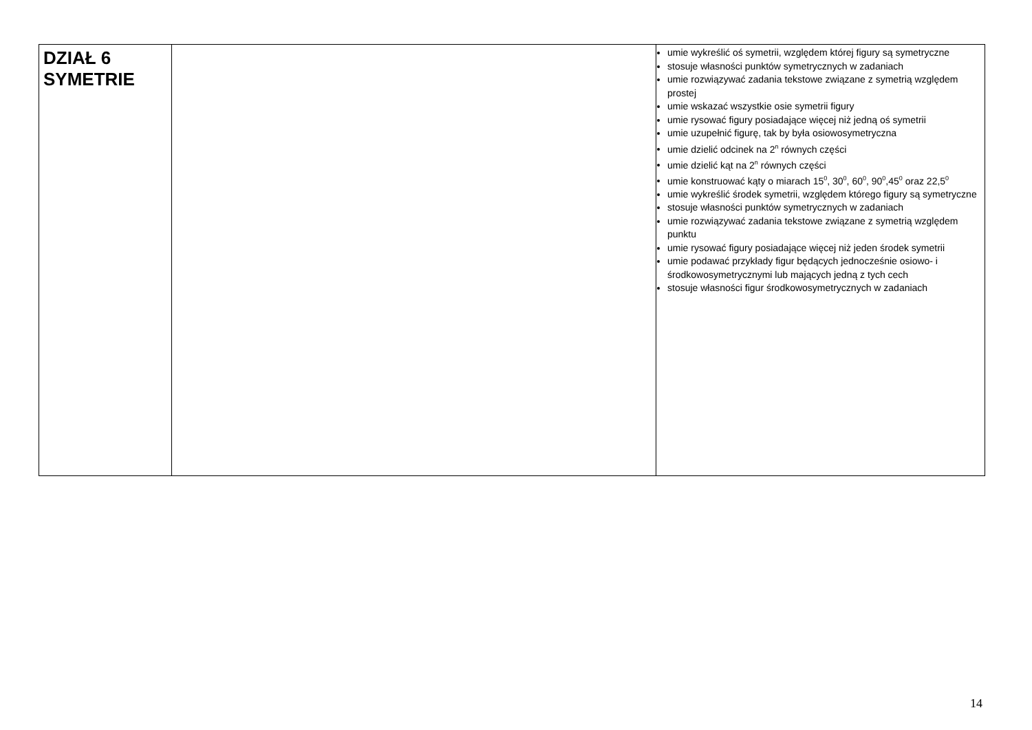| DZIAŁ 6 SYMETRIE | | umie wykreślić oś symetrii, względem której figury są symetryczne stosuje własności punktów symetrycznych w zadaniach umie rozwiązywać zadania tekstowe związane z symetrią względem prostej umie wskazać wszystkie osie symetrii figury umie rysować figury posiadające więcej niż jedną oś symetrii umie uzupełnić figurę, tak by była osiowosymetryczna umie dzielić odcinek na 2<sup>n</sup> równych części umie dzielić kąt na 2<sup>n</sup> równych części umie konstruować kąty o miarach 15<sup>0</sup>, 30<sup>0</sup>, 60<sup>0</sup>, 90<sup>0</sup>,45<sup>0</sup> oraz 22,5<sup>0</sup> umie wykreślić środek symetrii, względem którego figury są symetryczne stosuje własności punktów symetrycznych w zadaniach umie rozwiązywać zadania tekstowe związane z symetrią względem punktu umie rysować figury posiadające więcej niż jeden środek symetrii umie podawać przykłady figur będących jednocześnie osiowo- i środkowosymetrycznymi lub mających jedną z tych cech stosuje własności figur środkowosymetrycznych w zadaniach |
14